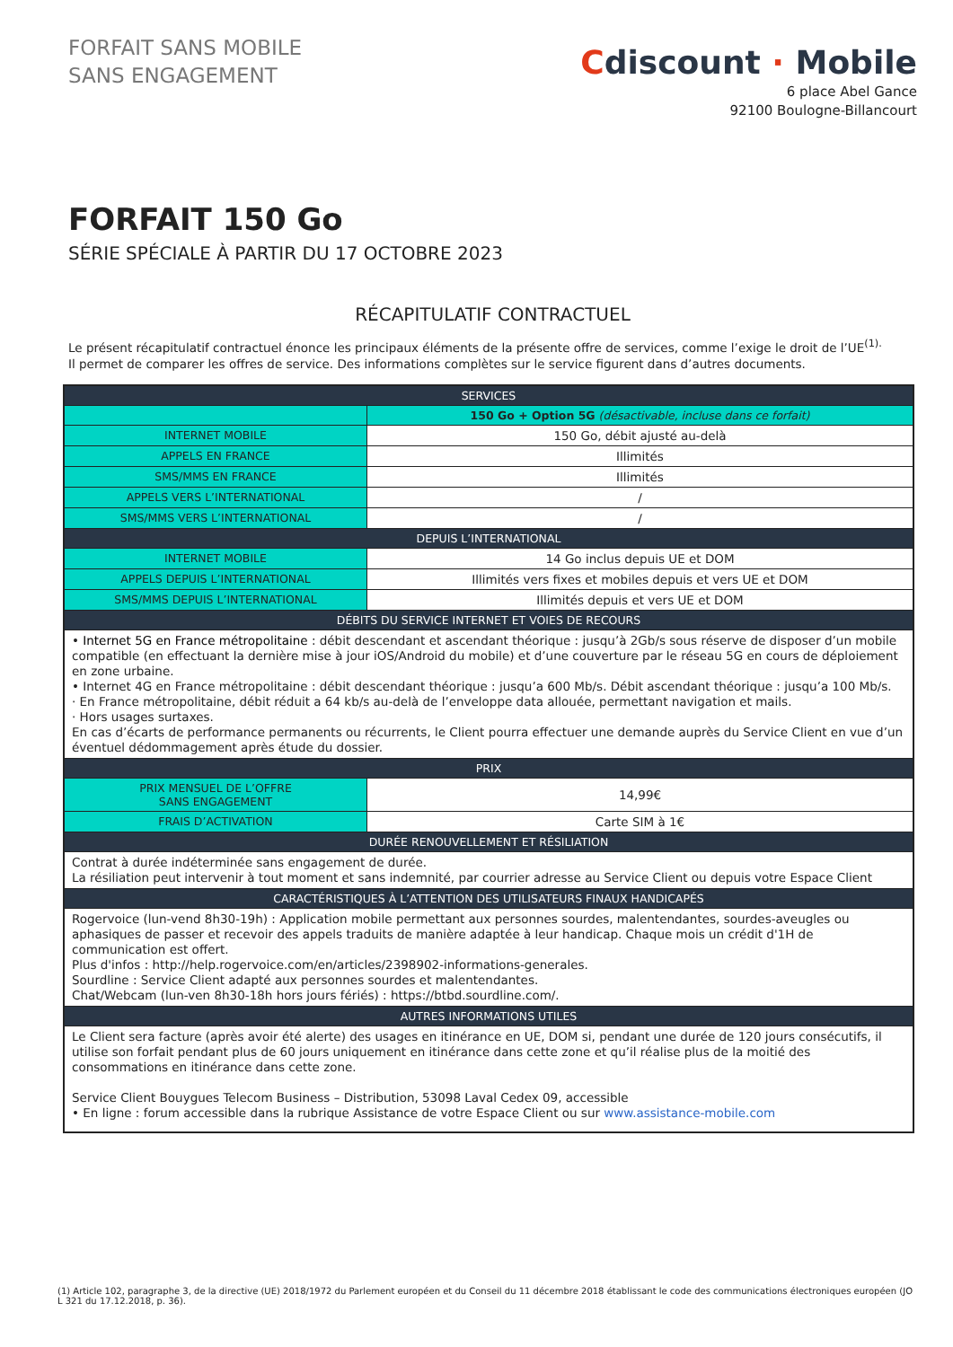FORFAIT SANS MOBILE
SANS ENGAGEMENT
Cdiscount · Mobile
6 place Abel Gance
92100 Boulogne-Billancourt
FORFAIT 150 Go
SÉRIE SPÉCIALE À PARTIR DU 17 OCTOBRE 2023
RÉCAPITULATIF CONTRACTUEL
Le présent récapitulatif contractuel énonce les principaux éléments de la présente offre de services, comme l’exige le droit de l’UE<sup>(1).</sup>
Il permet de comparer les offres de service. Des informations complètes sur le service figurent dans d’autres documents.
| SERVICES | |
| --- | --- |
| | 150 Go + Option 5G (désactivable, incluse dans ce forfait) |
| INTERNET MOBILE | 150 Go, débit ajusté au-delà |
| APPELS EN FRANCE | Illimités |
| SMS/MMS EN FRANCE | Illimités |
| APPELS VERS L’INTERNATIONAL | / |
| SMS/MMS VERS L’INTERNATIONAL | / |
| DEPUIS L’INTERNATIONAL | |
| INTERNET MOBILE | 14 Go inclus depuis UE et DOM |
| APPELS DEPUIS L’INTERNATIONAL | Illimités vers fixes et mobiles depuis et vers UE et DOM |
| SMS/MMS DEPUIS L’INTERNATIONAL | Illimités depuis et vers UE et DOM |
| DÉBITS DU SERVICE INTERNET ET VOIES DE RECOURS | |
| • Internet 5G en France métropolitaine : débit descendant et ascendant théorique : jusqu’à 2Gb/s sous réserve de disposer d’un mobile compatible (en effectuant la dernière mise à jour iOS/Android du mobile) et d’une couverture par le réseau 5G en cours de déploiement en zone urbaine. • Internet 4G en France métropolitaine : débit descendant théorique : jusqu’a 600 Mb/s. Débit ascendant théorique : jusqu’a 100 Mb/s. · En France métropolitaine, débit réduit a 64 kb/s au-delà de l’enveloppe data allouée, permettant navigation et mails. · Hors usages surtaxes. En cas d’écarts de performance permanents ou récurrents, le Client pourra effectuer une demande auprès du Service Client en vue d’un éventuel dédommagement après étude du dossier. | |
| PRIX | |
| PRIX MENSUEL DE L’OFFRE SANS ENGAGEMENT | 14,99€ |
| FRAIS D’ACTIVATION | Carte SIM à 1€ |
| DURÉE RENOUVELLEMENT ET RÉSILIATION | |
| Contrat à durée indéterminée sans engagement de durée. La résiliation peut intervenir à tout moment et sans indemnité, par courrier adresse au Service Client ou depuis votre Espace Client | |
| CARACTÉRISTIQUES À L’ATTENTION DES UTILISATEURS FINAUX HANDICAPÉS | |
| Rogervoice (lun-vend 8h30-19h) : Application mobile permettant aux personnes sourdes, malentendantes, sourdes-aveugles ou aphasiques de passer et recevoir des appels traduits de manière adaptée à leur handicap. Chaque mois un crédit d'1H de communication est offert. Plus d'infos : http://help.rogervoice.com/en/articles/2398902-informations-generales. Sourdline : Service Client adapté aux personnes sourdes et malentendantes. Chat/Webcam (lun-ven 8h30-18h hors jours fériés) : https://btbd.sourdline.com/. | |
| AUTRES INFORMATIONS UTILES | |
| Le Client sera facture (après avoir été alerte) des usages en itinérance en UE, DOM si, pendant une durée de 120 jours consécutifs, il utilise son forfait pendant plus de 60 jours uniquement en itinérance dans cette zone et qu’il réalise plus de la moitié des consommations en itinérance dans cette zone. Service Client Bouygues Telecom Business – Distribution, 53098 Laval Cedex 09, accessible • En ligne : forum accessible dans la rubrique Assistance de votre Espace Client ou sur www.assistance-mobile.com | |
(1) Article 102, paragraphe 3, de la directive (UE) 2018/1972 du Parlement européen et du Conseil du 11 décembre 2018 établissant le code des communications électroniques européen (JO L 321 du 17.12.2018, p. 36).